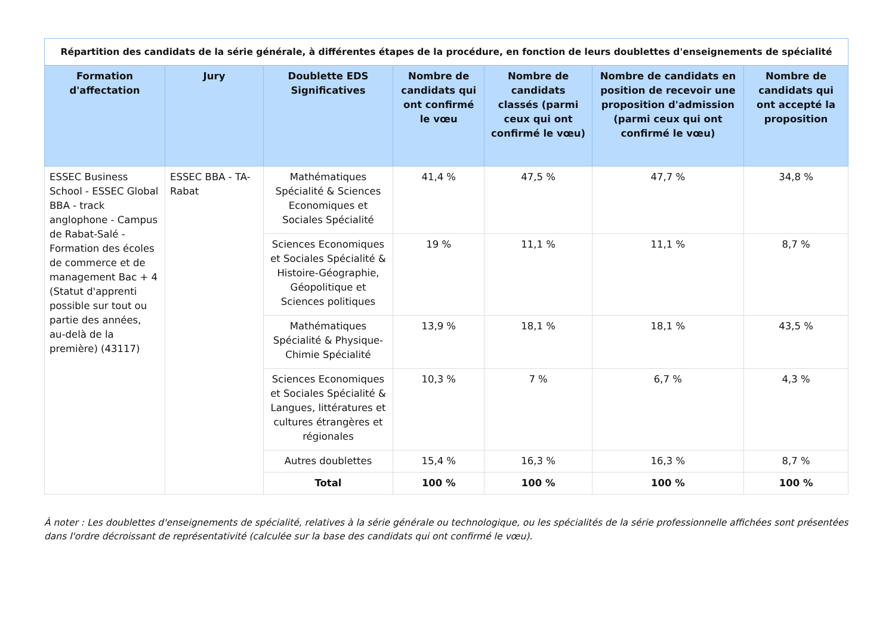| Répartition des candidats de la série générale, à différentes étapes de la procédure, en fonction de leurs doublettes d'enseignements de spécialité | | | | | | |
| Formation d'affectation | Jury | Doublette EDS Significatives | Nombre de candidats qui ont confirmé le vœu | Nombre de candidats classés (parmi ceux qui ont confirmé le vœu) | Nombre de candidats en position de recevoir une proposition d'admission (parmi ceux qui ont confirmé le vœu) | Nombre de candidats qui ont accepté la proposition |
| ESSEC Business School - ESSEC Global BBA - track anglophone - Campus de Rabat-Salé - Formation des écoles de commerce et de management Bac + 4 (Statut d'apprenti possible sur tout ou partie des années, au-delà de la première) (43117) | ESSEC BBA - TA-Rabat | Mathématiques Spécialité & Sciences Economiques et Sociales Spécialité | 41,4 % | 47,5 % | 47,7 % | 34,8 % |
| | | Sciences Economiques et Sociales Spécialité & Histoire-Géographie, Géopolitique et Sciences politiques | 19 % | 11,1 % | 11,1 % | 8,7 % |
| | | Mathématiques Spécialité & Physique-Chimie Spécialité | 13,9 % | 18,1 % | 18,1 % | 43,5 % |
| | | Sciences Economiques et Sociales Spécialité & Langues, littératures et cultures étrangères et régionales | 10,3 % | 7 % | 6,7 % | 4,3 % |
| | | Autres doublettes | 15,4 % | 16,3 % | 16,3 % | 8,7 % |
| | | Total | 100 % | 100 % | 100 % | 100 % |
À noter : Les doublettes d'enseignements de spécialité, relatives à la série générale ou technologique, ou les spécialités de la série professionnelle affichées sont présentées dans l'ordre décroissant de représentativité (calculée sur la base des candidats qui ont confirmé le vœu).